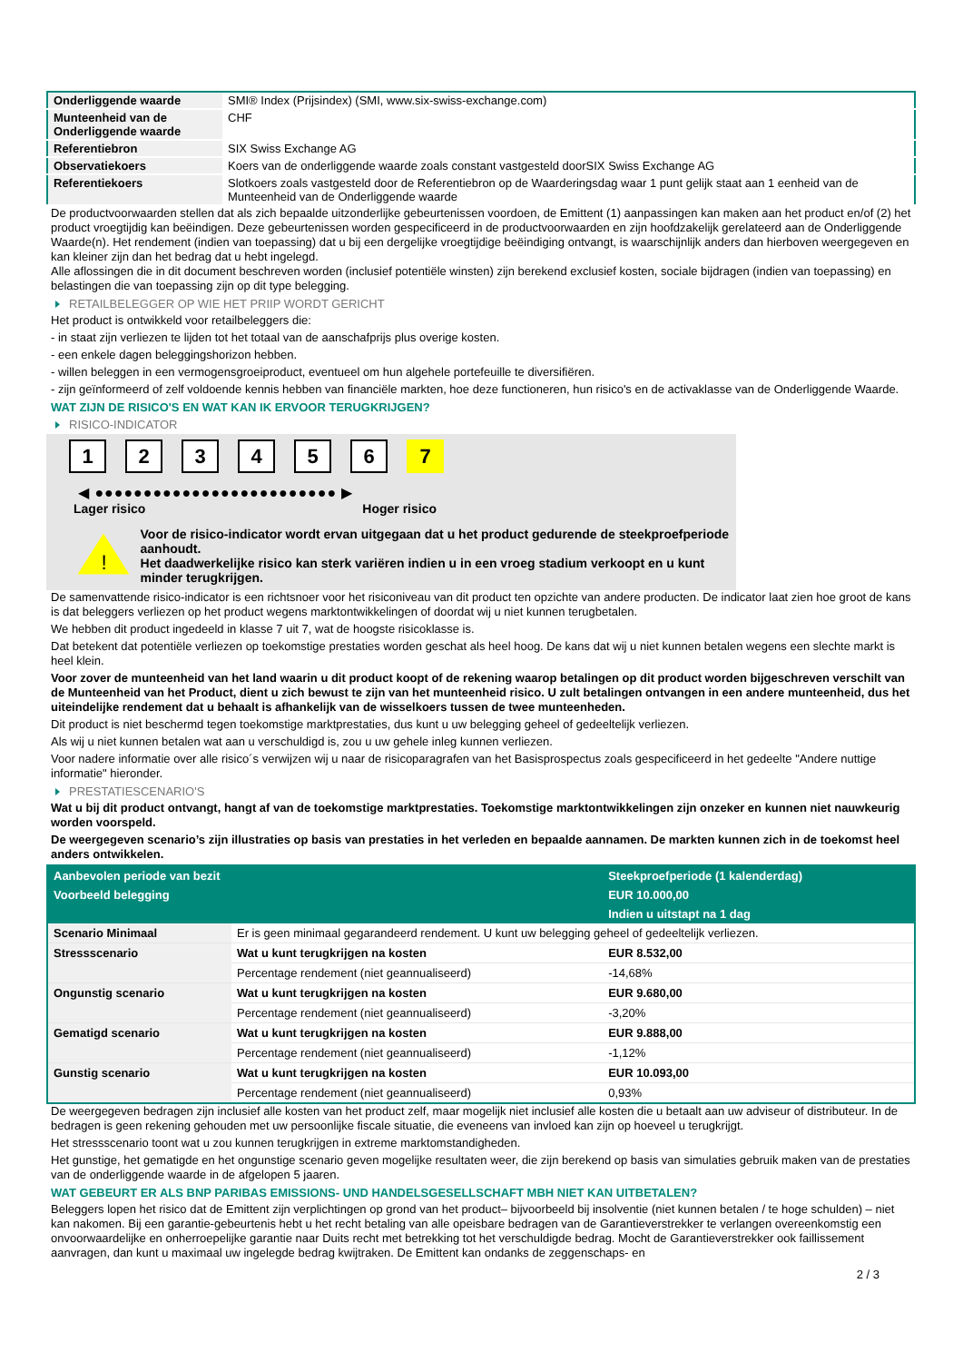| Onderliggende waarde | SMI® Index (Prijsindex) (SMI, www.six-swiss-exchange.com) |
| Munteenheid van de Onderliggende waarde | CHF |
| Referentiebron | SIX Swiss Exchange AG |
| Observatiekoers | Koers van de onderliggende waarde zoals constant vastgesteld doorSIX Swiss Exchange AG |
| Referentiekoers | Slotkoers zoals vastgesteld door de Referentiebron op de Waarderingsdag waar 1 punt gelijk staat aan 1 eenheid van de Munteenheid van de Onderliggende waarde |
De productvoorwaarden stellen dat als zich bepaalde uitzonderlijke gebeurtenissen voordoen, de Emittent (1) aanpassingen kan maken aan het product en/of (2) het product vroegtijdig kan beëindigen. Deze gebeurtenissen worden gespecificeerd in de productvoorwaarden en zijn hoofdzakelijk gerelateerd aan de Onderliggende Waarde(n). Het rendement (indien van toepassing) dat u bij een dergelijke vroegtijdige beëindiging ontvangt, is waarschijnlijk anders dan hierboven weergegeven en kan kleiner zijn dan het bedrag dat u hebt ingelegd.
Alle aflossingen die in dit document beschreven worden (inclusief potentiële winsten) zijn berekend exclusief kosten, sociale bijdragen (indien van toepassing) en belastingen die van toepassing zijn op dit type belegging.
RETAILBELEGGER OP WIE HET PRIIP WORDT GERICHT
Het product is ontwikkeld voor retailbeleggers die:
- in staat zijn verliezen te lijden tot het totaal van de aanschafprijs plus overige kosten.
- een enkele dagen beleggingshorizon hebben.
- willen beleggen in een vermogensgroeiproduct, eventueel om hun algehele portefeuille te diversifiëren.
- zijn geïnformeerd of zelf voldoende kennis hebben van financiële markten, hoe deze functioneren, hun risico's en de activaklasse van de Onderliggende Waarde.
WAT ZIJN DE RISICO'S EN WAT KAN IK ERVOOR TERUGKRIJGEN?
RISICO-INDICATOR
1 2 3 4 5 6 7
◀ ●●●●●●●●●●●●●●●●●●●●●●●●● ▶
Lager risico Hoger risico
!
Voor de risico-indicator wordt ervan uitgegaan dat u het product gedurende de steekproefperiode aanhoudt.
Het daadwerkelijke risico kan sterk variëren indien u in een vroeg stadium verkoopt en u kunt minder terugkrijgen.
De samenvattende risico-indicator is een richtsnoer voor het risiconiveau van dit product ten opzichte van andere producten. De indicator laat zien hoe groot de kans is dat beleggers verliezen op het product wegens marktontwikkelingen of doordat wij u niet kunnen terugbetalen.
We hebben dit product ingedeeld in klasse 7 uit 7, wat de hoogste risicoklasse is.
Dat betekent dat potentiële verliezen op toekomstige prestaties worden geschat als heel hoog. De kans dat wij u niet kunnen betalen wegens een slechte markt is heel klein.
Voor zover de munteenheid van het land waarin u dit product koopt of de rekening waarop betalingen op dit product worden bijgeschreven verschilt van de Munteenheid van het Product, dient u zich bewust te zijn van het munteenheid risico. U zult betalingen ontvangen in een andere munteenheid, dus het uiteindelijke rendement dat u behaalt is afhankelijk van de wisselkoers tussen de twee munteenheden.
Dit product is niet beschermd tegen toekomstige marktprestaties, dus kunt u uw belegging geheel of gedeeltelijk verliezen.
Als wij u niet kunnen betalen wat aan u verschuldigd is, zou u uw gehele inleg kunnen verliezen.
Voor nadere informatie over alle risico´s verwijzen wij u naar de risicoparagrafen van het Basisprospectus zoals gespecificeerd in het gedeelte "Andere nuttige informatie" hieronder.
PRESTATIESCENARIO'S
Wat u bij dit product ontvangt, hangt af van de toekomstige marktprestaties. Toekomstige marktontwikkelingen zijn onzeker en kunnen niet nauwkeurig worden voorspeld.
De weergegeven scenario’s zijn illustraties op basis van prestaties in het verleden en bepaalde aannamen. De markten kunnen zich in de toekomst heel anders ontwikkelen.
| Aanbevolen periode van bezit | | Steekproefperiode (1 kalenderdag) |
| --- | --- | --- |
| Voorbeeld belegging | | EUR 10.000,00 |
| | | Indien u uitstapt na 1 dag |
| Scenario Minimaal | Er is geen minimaal gegarandeerd rendement. U kunt uw belegging geheel of gedeeltelijk verliezen. | |
| Stressscenario | Wat u kunt terugkrijgen na kosten | EUR 8.532,00 |
| | Percentage rendement (niet geannualiseerd) | -14,68% |
| Ongunstig scenario | Wat u kunt terugkrijgen na kosten | EUR 9.680,00 |
| | Percentage rendement (niet geannualiseerd) | -3,20% |
| Gematigd scenario | Wat u kunt terugkrijgen na kosten | EUR 9.888,00 |
| | Percentage rendement (niet geannualiseerd) | -1,12% |
| Gunstig scenario | Wat u kunt terugkrijgen na kosten | EUR 10.093,00 |
| | Percentage rendement (niet geannualiseerd) | 0,93% |
De weergegeven bedragen zijn inclusief alle kosten van het product zelf, maar mogelijk niet inclusief alle kosten die u betaalt aan uw adviseur of distributeur. In de bedragen is geen rekening gehouden met uw persoonlijke fiscale situatie, die eveneens van invloed kan zijn op hoeveel u terugkrijgt.
Het stressscenario toont wat u zou kunnen terugkrijgen in extreme marktomstandigheden.
Het gunstige, het gematigde en het ongunstige scenario geven mogelijke resultaten weer, die zijn berekend op basis van simulaties gebruik maken van de prestaties van de onderliggende waarde in de afgelopen 5 jaaren.
WAT GEBEURT ER ALS BNP PARIBAS EMISSIONS- UND HANDELSGESELLSCHAFT MBH NIET KAN UITBETALEN?
Beleggers lopen het risico dat de Emittent zijn verplichtingen op grond van het product– bijvoorbeeld bij insolventie (niet kunnen betalen / te hoge schulden) – niet kan nakomen. Bij een garantie-gebeurtenis hebt u het recht betaling van alle opeisbare bedragen van de Garantieverstrekker te verlangen overeenkomstig een onvoorwaardelijke en onherroepelijke garantie naar Duits recht met betrekking tot het verschuldigde bedrag. Mocht de Garantieverstrekker ook faillissement aanvragen, dan kunt u maximaal uw ingelegde bedrag kwijtraken. De Emittent kan ondanks de zeggenschaps- en
2 / 3